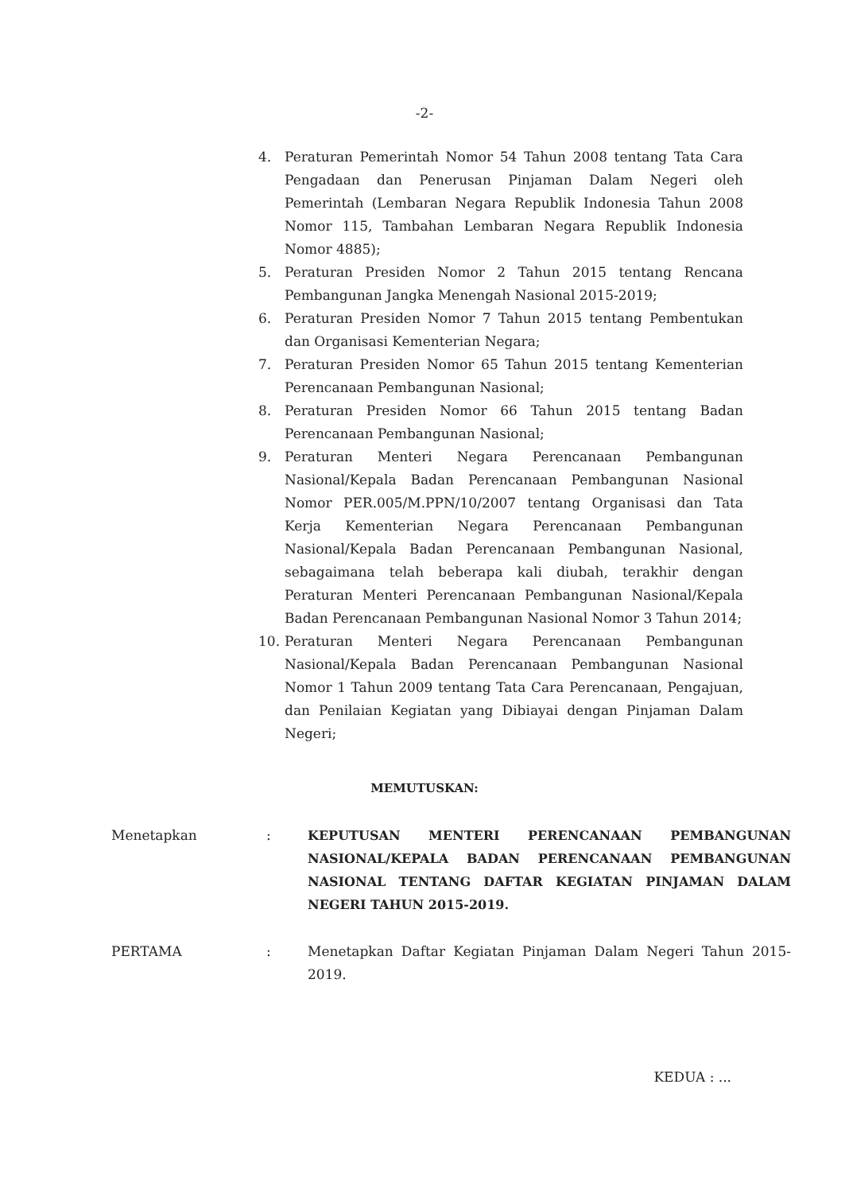-2-
4. Peraturan Pemerintah Nomor 54 Tahun 2008 tentang Tata Cara Pengadaan dan Penerusan Pinjaman Dalam Negeri oleh Pemerintah (Lembaran Negara Republik Indonesia Tahun 2008 Nomor 115, Tambahan Lembaran Negara Republik Indonesia Nomor 4885);
5. Peraturan Presiden Nomor 2 Tahun 2015 tentang Rencana Pembangunan Jangka Menengah Nasional 2015-2019;
6. Peraturan Presiden Nomor 7 Tahun 2015 tentang Pembentukan dan Organisasi Kementerian Negara;
7. Peraturan Presiden Nomor 65 Tahun 2015 tentang Kementerian Perencanaan Pembangunan Nasional;
8. Peraturan Presiden Nomor 66 Tahun 2015 tentang Badan Perencanaan Pembangunan Nasional;
9. Peraturan Menteri Negara Perencanaan Pembangunan Nasional/Kepala Badan Perencanaan Pembangunan Nasional Nomor PER.005/M.PPN/10/2007 tentang Organisasi dan Tata Kerja Kementerian Negara Perencanaan Pembangunan Nasional/Kepala Badan Perencanaan Pembangunan Nasional, sebagaimana telah beberapa kali diubah, terakhir dengan Peraturan Menteri Perencanaan Pembangunan Nasional/Kepala Badan Perencanaan Pembangunan Nasional Nomor 3 Tahun 2014;
10. Peraturan Menteri Negara Perencanaan Pembangunan Nasional/Kepala Badan Perencanaan Pembangunan Nasional Nomor 1 Tahun 2009 tentang Tata Cara Perencanaan, Pengajuan, dan Penilaian Kegiatan yang Dibiayai dengan Pinjaman Dalam Negeri;
MEMUTUSKAN:
Menetapkan: KEPUTUSAN MENTERI PERENCANAAN PEMBANGUNAN NASIONAL/KEPALA BADAN PERENCANAAN PEMBANGUNAN NASIONAL TENTANG DAFTAR KEGIATAN PINJAMAN DALAM NEGERI TAHUN 2015-2019.
PERTAMA: Menetapkan Daftar Kegiatan Pinjaman Dalam Negeri Tahun 2015-2019.
KEDUA : ...